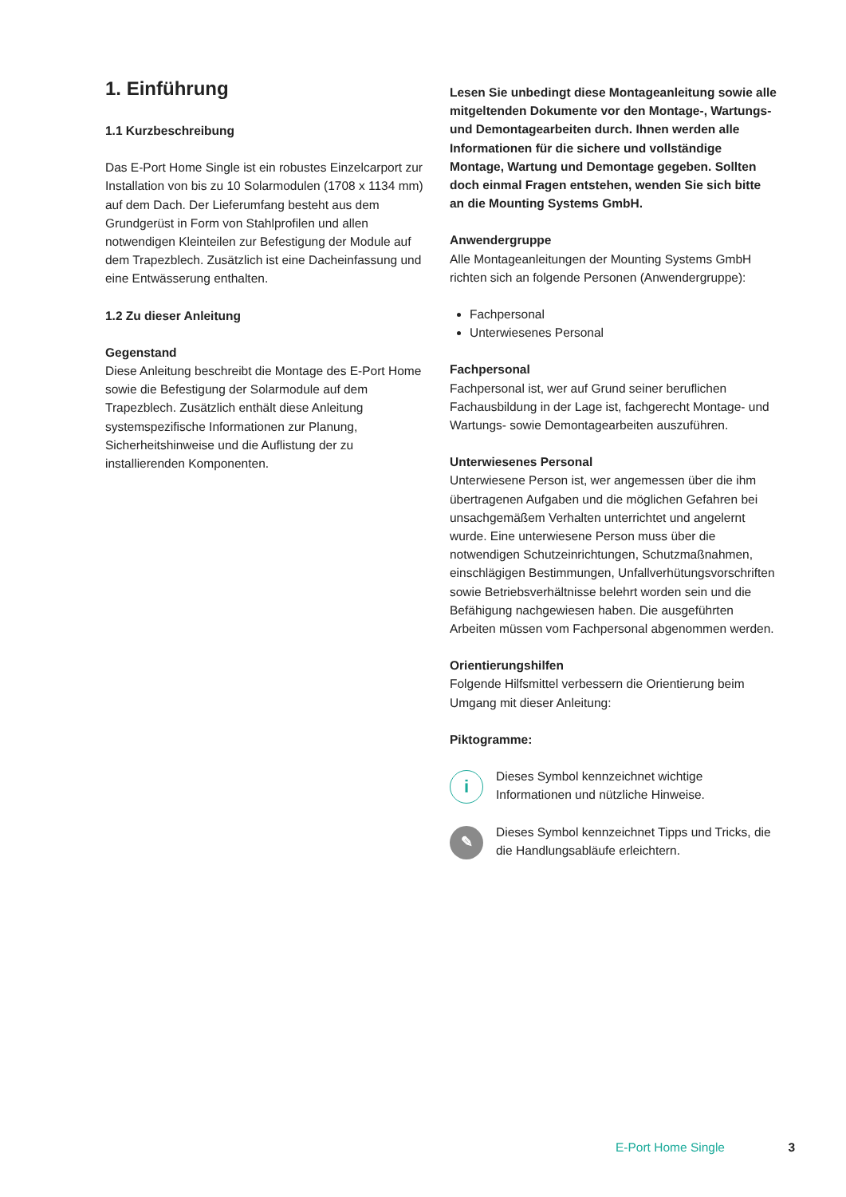1. Einführung
1.1 Kurzbeschreibung
Das E-Port Home Single ist ein robustes Einzelcarport zur Installation von bis zu 10 Solarmodulen (1708 x 1134 mm) auf dem Dach. Der Lieferumfang besteht aus dem Grundgerüst in Form von Stahlprofilen und allen notwendigen Kleinteilen zur Befestigung der Module auf dem Trapezblech. Zusätzlich ist eine Dacheinfassung und eine Entwässerung enthalten.
1.2 Zu dieser Anleitung
Gegenstand
Diese Anleitung beschreibt die Montage des E-Port Home sowie die Befestigung der Solarmodule auf dem Trapezblech. Zusätzlich enthält diese Anleitung systemspezifische Informationen zur Planung, Sicherheitshinweise und die Auflistung der zu installierenden Komponenten.
Lesen Sie unbedingt diese Montageanleitung sowie alle mitgeltenden Dokumente vor den Montage-, Wartungs- und Demontagearbeiten durch. Ihnen werden alle Informationen für die sichere und vollständige Montage, Wartung und Demontage gegeben. Sollten doch einmal Fragen entstehen, wenden Sie sich bitte an die Mounting Systems GmbH.
Anwendergruppe
Alle Montageanleitungen der Mounting Systems GmbH richten sich an folgende Personen (Anwendergruppe):
Fachpersonal
Unterwiesenes Personal
Fachpersonal
Fachpersonal ist, wer auf Grund seiner beruflichen Fachausbildung in der Lage ist, fachgerecht Montage- und Wartungs- sowie Demontagearbeiten auszuführen.
Unterwiesenes Personal
Unterwiesene Person ist, wer angemessen über die ihm übertragenen Aufgaben und die möglichen Gefahren bei unsachgemäßem Verhalten unterrichtet und angelernt wurde. Eine unterwiesene Person muss über die notwendigen Schutzeinrichtungen, Schutzmaßnahmen, einschlägigen Bestimmungen, Unfallverhütungsvorschriften sowie Betriebsverhältnisse belehrt worden sein und die Befähigung nachgewiesen haben. Die ausgeführten Arbeiten müssen vom Fachpersonal abgenommen werden.
Orientierungshilfen
Folgende Hilfsmittel verbessern die Orientierung beim Umgang mit dieser Anleitung:
Piktogramme:
i
Dieses Symbol kennzeichnet wichtige Informationen und nützliche Hinweise.
✎
Dieses Symbol kennzeichnet Tipps und Tricks, die die Handlungsabläufe erleichtern.
E-Port Home Single 3